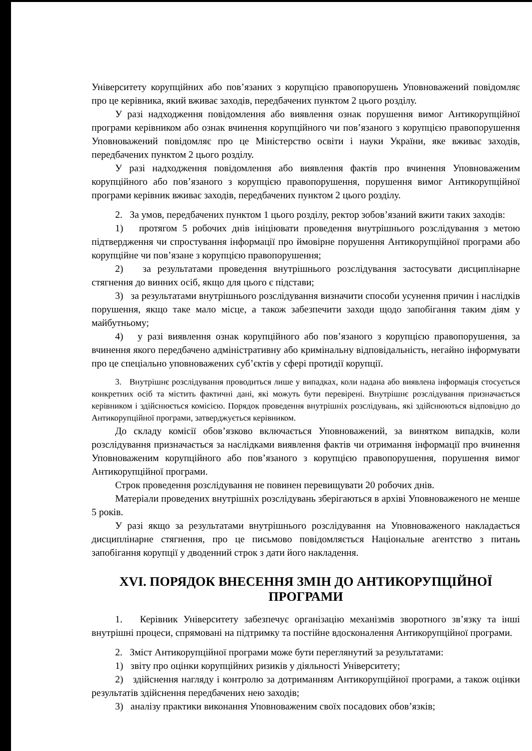Університету корупційних або пов’язаних з корупцією правопорушень Уповноважений повідомляє про це керівника, який вживає заходів, передбачених пунктом 2 цього розділу.
У разі надходження повідомлення або виявлення ознак порушення вимог Антикорупційної програми керівником або ознак вчинення корупційного чи пов’язаного з корупцією правопорушення Уповноважений повідомляє про це Міністерство освіти і науки України, яке вживає заходів, передбачених пунктом 2 цього розділу.
У разі надходження повідомлення або виявлення фактів про вчинення Уповноваженим корупційного або пов’язаного з корупцією правопорушення, порушення вимог Антикорупційної програми керівник вживає заходів, передбачених пунктом 2 цього розділу.
2. За умов, передбачених пунктом 1 цього розділу, ректор зобов’язаний вжити таких заходів:
1) протягом 5 робочих днів ініціювати проведення внутрішнього розслідування з метою підтвердження чи спростування інформації про ймовірне порушення Антикорупційної програми або корупційне чи пов’язане з корупцією правопорушення;
2) за результатами проведення внутрішнього розслідування застосувати дисциплінарне стягнення до винних осіб, якщо для цього є підстави;
3) за результатами внутрішнього розслідування визначити способи усунення причин і наслідків порушення, якщо таке мало місце, а також забезпечити заходи щодо запобігання таким діям у майбутньому;
4) у разі виявлення ознак корупційного або пов’язаного з корупцією правопорушення, за вчинення якого передбачено адміністративну або кримінальну відповідальність, негайно інформувати про це спеціально уповноважених суб’єктів у сфері протидії корупції.
3. Внутрішнє розслідування проводиться лише у випадках, коли надана або виявлена інформація стосується конкретних осіб та містить фактичні дані, які можуть бути перевірені. Внутрішнє розслідування призначається керівником і здійснюється комісією. Порядок проведення внутрішніх розслідувань, які здійснюються відповідно до Антикорупційної програми, затверджується керівником.
До складу комісії обов’язково включається Уповноважений, за винятком випадків, коли розслідування призначається за наслідками виявлення фактів чи отримання інформації про вчинення Уповноваженим корупційного або пов’язаного з корупцією правопорушення, порушення вимог Антикорупційної програми.
Строк проведення розслідування не повинен перевищувати 20 робочих днів.
Матеріали проведених внутрішніх розслідувань зберігаються в архіві Уповноваженого не менше 5 років.
У разі якщо за результатами внутрішнього розслідування на Уповноваженого накладається дисциплінарне стягнення, про це письмово повідомляється Національне агентство з питань запобігання корупції у дводенний строк з дати його накладення.
XVI. ПОРЯДОК ВНЕСЕННЯ ЗМІН ДО АНТИКОРУПЦІЙНОЇ ПРОГРАМИ
1. Керівник Університету забезпечує організацію механізмів зворотного зв’язку та інші внутрішні процеси, спрямовані на підтримку та постійне вдосконалення Антикорупційної програми.
2. Зміст Антикорупційної програми може бути переглянутий за результатами:
1) звіту про оцінки корупційних ризиків у діяльності Університету;
2) здійснення нагляду і контролю за дотриманням Антикорупційної програми, а також оцінки результатів здійснення передбачених нею заходів;
3) аналізу практики виконання Уповноваженим своїх посадових обов’язків;